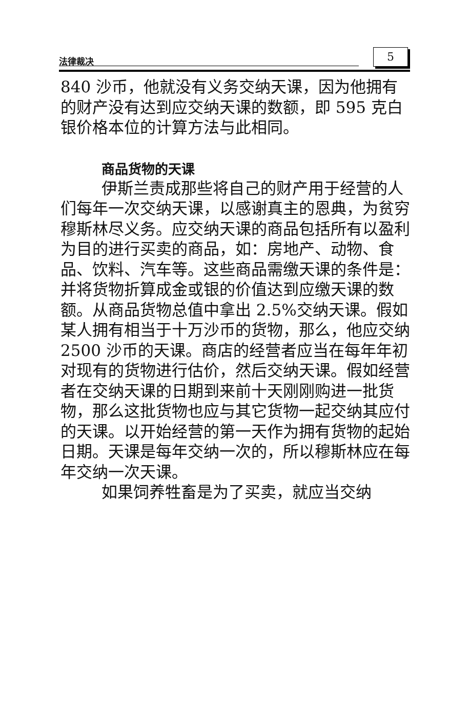法律裁决 5
840 沙币，他就没有义务交纳天课，因为他拥有的财产没有达到应交纳天课的数额，即 595 克白银价格本位的计算方法与此相同。
商品货物的天课
伊斯兰责成那些将自己的财产用于经营的人们每年一次交纳天课，以感谢真主的恩典，为贫穷穆斯林尽义务。应交纳天课的商品包括所有以盈利为目的进行买卖的商品，如：房地产、动物、食品、饮料、汽车等。这些商品需缴天课的条件是：并将货物折算成金或银的价值达到应缴天课的数额。从商品货物总值中拿出 2.5%交纳天课。假如某人拥有相当于十万沙币的货物，那么，他应交纳 2500 沙币的天课。商店的经营者应当在每年年初对现有的货物进行估价，然后交纳天课。假如经营者在交纳天课的日期到来前十天刚刚购进一批货物，那么这批货物也应与其它货物一起交纳其应付的天课。以开始经营的第一天作为拥有货物的起始日期。天课是每年交纳一次的，所以穆斯林应在每年交纳一次天课。
如果饲养牲畜是为了买卖，就应当交纳